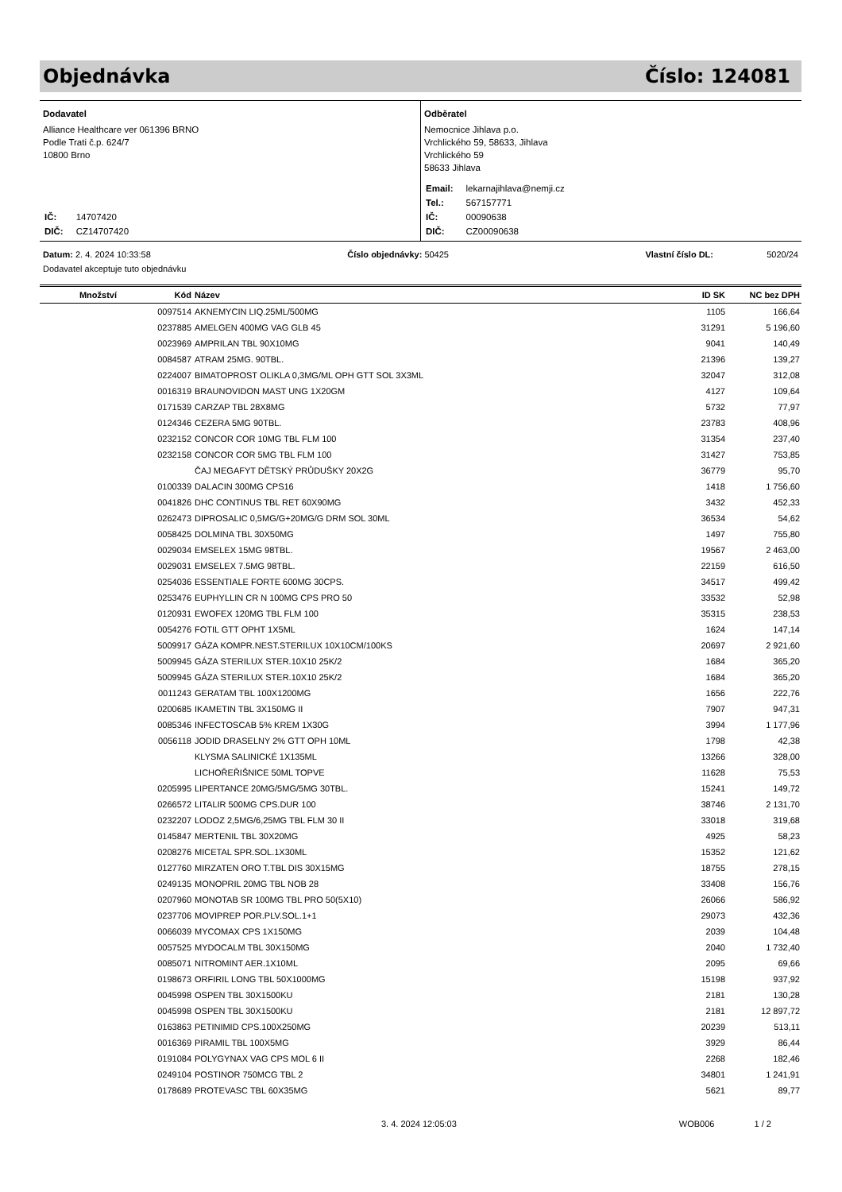Objednávka Číslo: 124081
Dodavatel
Alliance Healthcare ver 061396 BRNO
Podle Trati č.p. 624/7
10800 Brno
| IČ: | 14707420 |
| DIČ: | CZ14707420 |
Odběratel
Nemocnice Jihlava p.o.
Vrchlického 59, 58633, Jihlava
Vrchlického 59
58633 Jihlava
| Email: | lekarnajihlava@nemji.cz |
| Tel.: | 567157771 |
| IČ: | 00090638 |
| DIČ: | CZ00090638 |
Datum: 2. 4. 2024 10:33:58 Číslo objednávky: 50425 Vlastní číslo DL: 5020/24
Dodavatel akceptuje tuto objednávku
| Množství | Kód | Název | ID SK | NC bez DPH |
| --- | --- | --- | --- | --- |
| | 0097514 | AKNEMYCIN LIQ.25ML/500MG | 1105 | 166,64 |
| | 0237885 | AMELGEN 400MG VAG GLB 45 | 31291 | 5 196,60 |
| | 0023969 | AMPRILAN TBL 90X10MG | 9041 | 140,49 |
| | 0084587 | ATRAM 25MG. 90TBL. | 21396 | 139,27 |
| | 0224007 | BIMATOPROST OLIKLA 0,3MG/ML OPH GTT SOL 3X3ML | 32047 | 312,08 |
| | 0016319 | BRAUNOVIDON MAST UNG 1X20GM | 4127 | 109,64 |
| | 0171539 | CARZAP TBL 28X8MG | 5732 | 77,97 |
| | 0124346 | CEZERA 5MG 90TBL. | 23783 | 408,96 |
| | 0232152 | CONCOR COR 10MG TBL FLM 100 | 31354 | 237,40 |
| | 0232158 | CONCOR COR 5MG TBL FLM 100 | 31427 | 753,85 |
| | | ČAJ MEGAFYT DĚTSKÝ PRŮDUŠKY 20X2G | 36779 | 95,70 |
| | 0100339 | DALACIN 300MG CPS16 | 1418 | 1 756,60 |
| | 0041826 | DHC CONTINUS TBL RET 60X90MG | 3432 | 452,33 |
| | 0262473 | DIPROSALIC 0,5MG/G+20MG/G DRM SOL 30ML | 36534 | 54,62 |
| | 0058425 | DOLMINA TBL 30X50MG | 1497 | 755,80 |
| | 0029034 | EMSELEX 15MG 98TBL. | 19567 | 2 463,00 |
| | 0029031 | EMSELEX 7.5MG 98TBL. | 22159 | 616,50 |
| | 0254036 | ESSENTIALE FORTE 600MG 30CPS. | 34517 | 499,42 |
| | 0253476 | EUPHYLLIN CR N 100MG CPS PRO 50 | 33532 | 52,98 |
| | 0120931 | EWOFEX 120MG TBL FLM 100 | 35315 | 238,53 |
| | 0054276 | FOTIL GTT OPHT 1X5ML | 1624 | 147,14 |
| | 5009917 | GÁZA KOMPR.NEST.STERILUX 10X10CM/100KS | 20697 | 2 921,60 |
| | 5009945 | GÁZA STERILUX STER.10X10 25K/2 | 1684 | 365,20 |
| | 5009945 | GÁZA STERILUX STER.10X10 25K/2 | 1684 | 365,20 |
| | 0011243 | GERATAM TBL 100X1200MG | 1656 | 222,76 |
| | 0200685 | IKAMETIN TBL 3X150MG II | 7907 | 947,31 |
| | 0085346 | INFECTOSCAB 5% KREM 1X30G | 3994 | 1 177,96 |
| | 0056118 | JODID DRASELNY 2% GTT OPH 10ML | 1798 | 42,38 |
| | | KLYSMA SALINICKÉ 1X135ML | 13266 | 328,00 |
| | | LICHOŘEŘIŠNICE 50ML TOPVE | 11628 | 75,53 |
| | 0205995 | LIPERTANCE 20MG/5MG/5MG 30TBL. | 15241 | 149,72 |
| | 0266572 | LITALIR 500MG CPS.DUR 100 | 38746 | 2 131,70 |
| | 0232207 | LODOZ 2,5MG/6,25MG TBL FLM 30 II | 33018 | 319,68 |
| | 0145847 | MERTENIL TBL 30X20MG | 4925 | 58,23 |
| | 0208276 | MICETAL SPR.SOL.1X30ML | 15352 | 121,62 |
| | 0127760 | MIRZATEN ORO T.TBL DIS 30X15MG | 18755 | 278,15 |
| | 0249135 | MONOPRIL 20MG TBL NOB 28 | 33408 | 156,76 |
| | 0207960 | MONOTAB SR 100MG TBL PRO 50(5X10) | 26066 | 586,92 |
| | 0237706 | MOVIPREP POR.PLV.SOL.1+1 | 29073 | 432,36 |
| | 0066039 | MYCOMAX CPS 1X150MG | 2039 | 104,48 |
| | 0057525 | MYDOCALM TBL 30X150MG | 2040 | 1 732,40 |
| | 0085071 | NITROMINT AER.1X10ML | 2095 | 69,66 |
| | 0198673 | ORFIRIL LONG TBL 50X1000MG | 15198 | 937,92 |
| | 0045998 | OSPEN TBL 30X1500KU | 2181 | 130,28 |
| | 0045998 | OSPEN TBL 30X1500KU | 2181 | 12 897,72 |
| | 0163863 | PETINIMID CPS.100X250MG | 20239 | 513,11 |
| | 0016369 | PIRAMIL TBL 100X5MG | 3929 | 86,44 |
| | 0191084 | POLYGYNAX VAG CPS MOL 6 II | 2268 | 182,46 |
| | 0249104 | POSTINOR 750MCG TBL 2 | 34801 | 1 241,91 |
| | 0178689 | PROTEVASC TBL 60X35MG | 5621 | 89,77 |
3. 4. 2024 12:05:03 WOB006 1 / 2